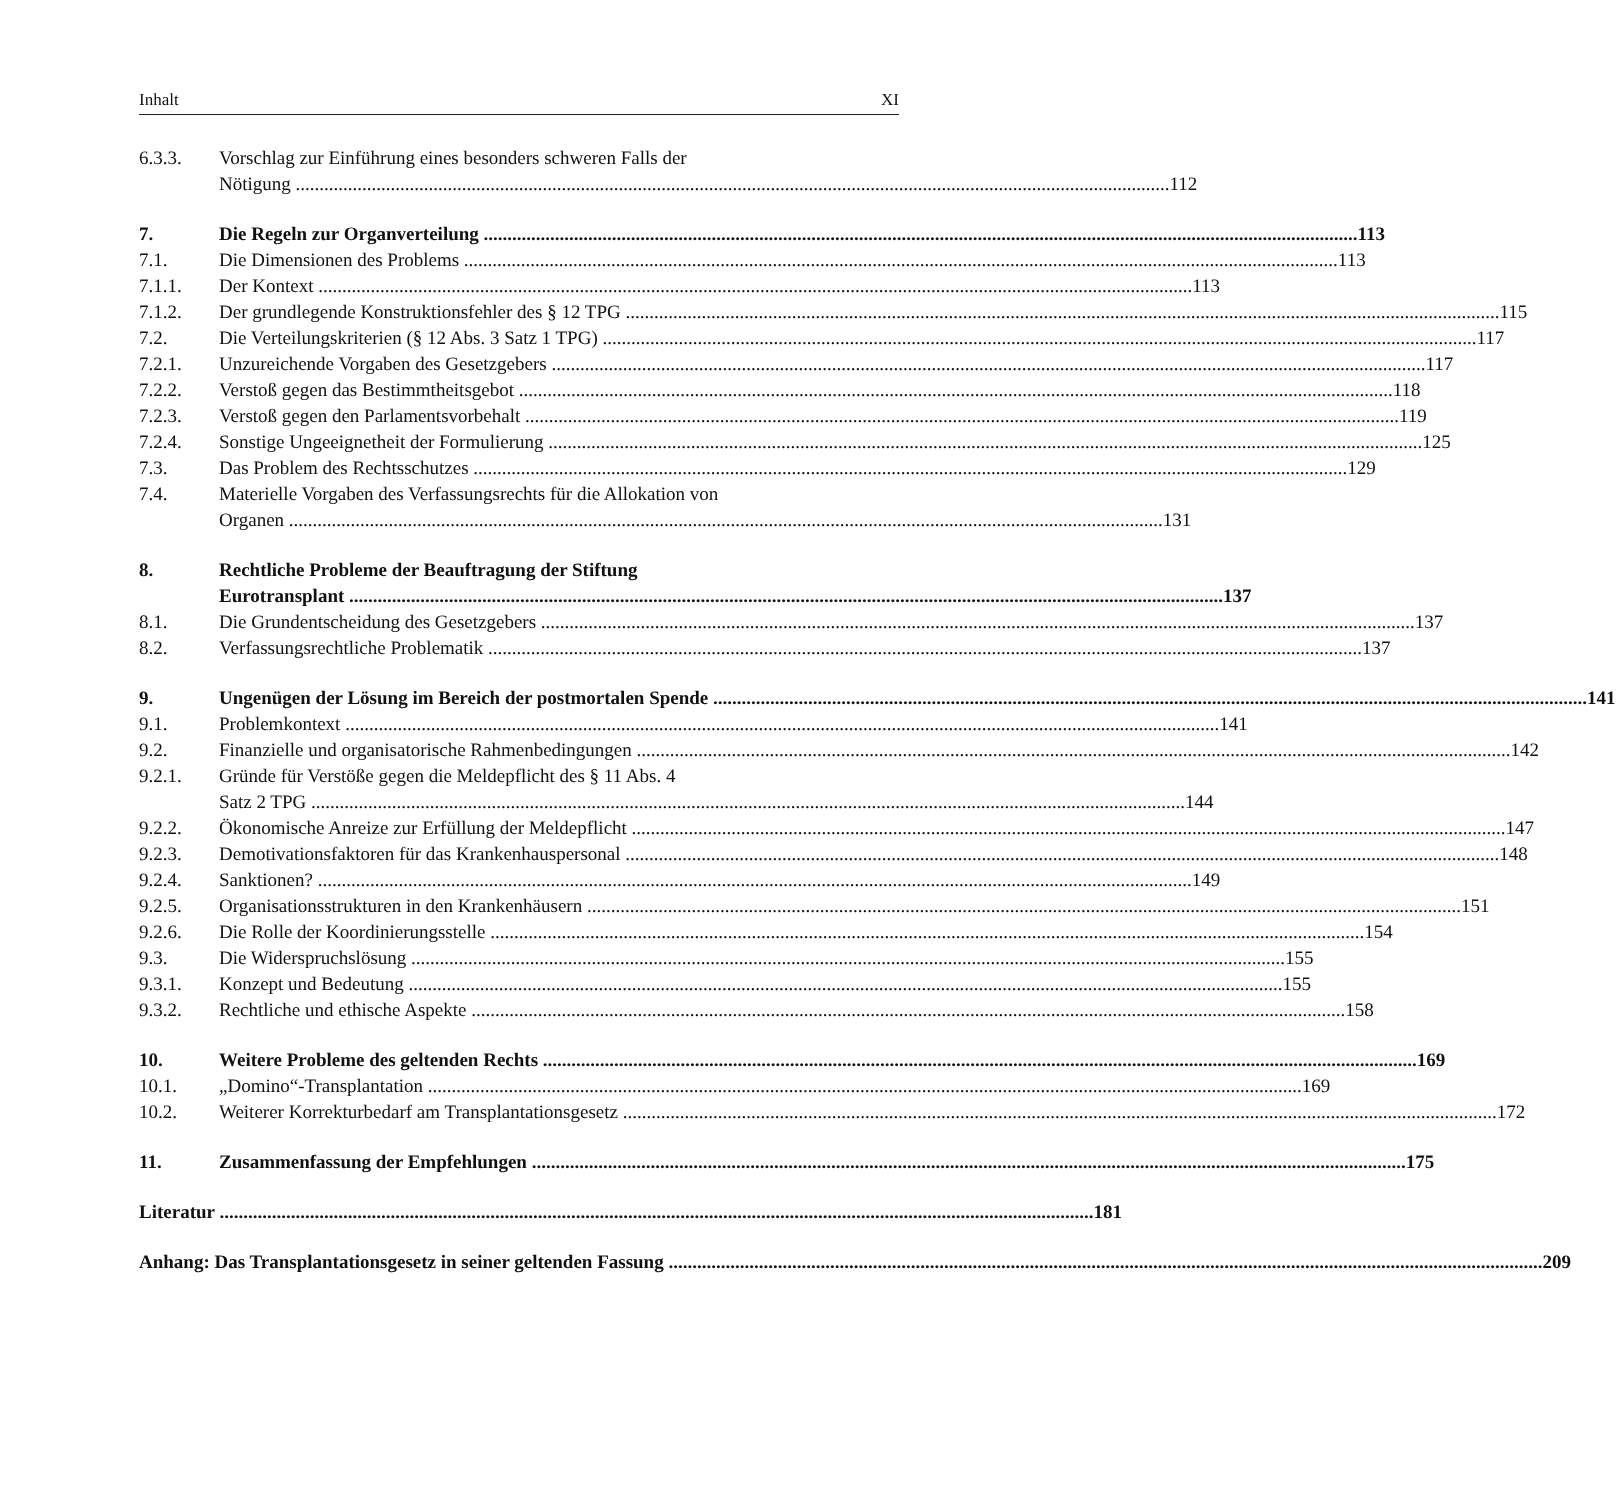Inhalt XI
6.3.3. Vorschlag zur Einführung eines besonders schweren Falls der
Nötigung 112
7. Die Regeln zur Organverteilung 113
7.1. Die Dimensionen des Problems 113
7.1.1. Der Kontext 113
7.1.2. Der grundlegende Konstruktionsfehler des § 12 TPG 115
7.2. Die Verteilungskriterien (§ 12 Abs. 3 Satz 1 TPG) 117
7.2.1. Unzureichende Vorgaben des Gesetzgebers 117
7.2.2. Verstoß gegen das Bestimmtheitsgebot 118
7.2.3. Verstoß gegen den Parlamentsvorbehalt 119
7.2.4. Sonstige Ungeeignetheit der Formulierung 125
7.3. Das Problem des Rechtsschutzes 129
7.4. Materielle Vorgaben des Verfassungsrechts für die Allokation von
Organen 131
8. Rechtliche Probleme der Beauftragung der Stiftung
Eurotransplant 137
8.1. Die Grundentscheidung des Gesetzgebers 137
8.2. Verfassungsrechtliche Problematik 137
9. Ungenügen der Lösung im Bereich der postmortalen Spende 141
9.1. Problemkontext 141
9.2. Finanzielle und organisatorische Rahmenbedingungen 142
9.2.1. Gründe für Verstöße gegen die Meldepflicht des § 11 Abs. 4
Satz 2 TPG 144
9.2.2. Ökonomische Anreize zur Erfüllung der Meldepflicht 147
9.2.3. Demotivationsfaktoren für das Krankenhauspersonal 148
9.2.4. Sanktionen? 149
9.2.5. Organisationsstrukturen in den Krankenhäusern 151
9.2.6. Die Rolle der Koordinierungsstelle 154
9.3. Die Widerspruchslösung 155
9.3.1. Konzept und Bedeutung 155
9.3.2. Rechtliche und ethische Aspekte 158
10. Weitere Probleme des geltenden Rechts 169
10.1. „Domino“-Transplantation 169
10.2. Weiterer Korrekturbedarf am Transplantationsgesetz 172
11. Zusammenfassung der Empfehlungen 175
Literatur 181
Anhang: Das Transplantationsgesetz in seiner geltenden Fassung 209